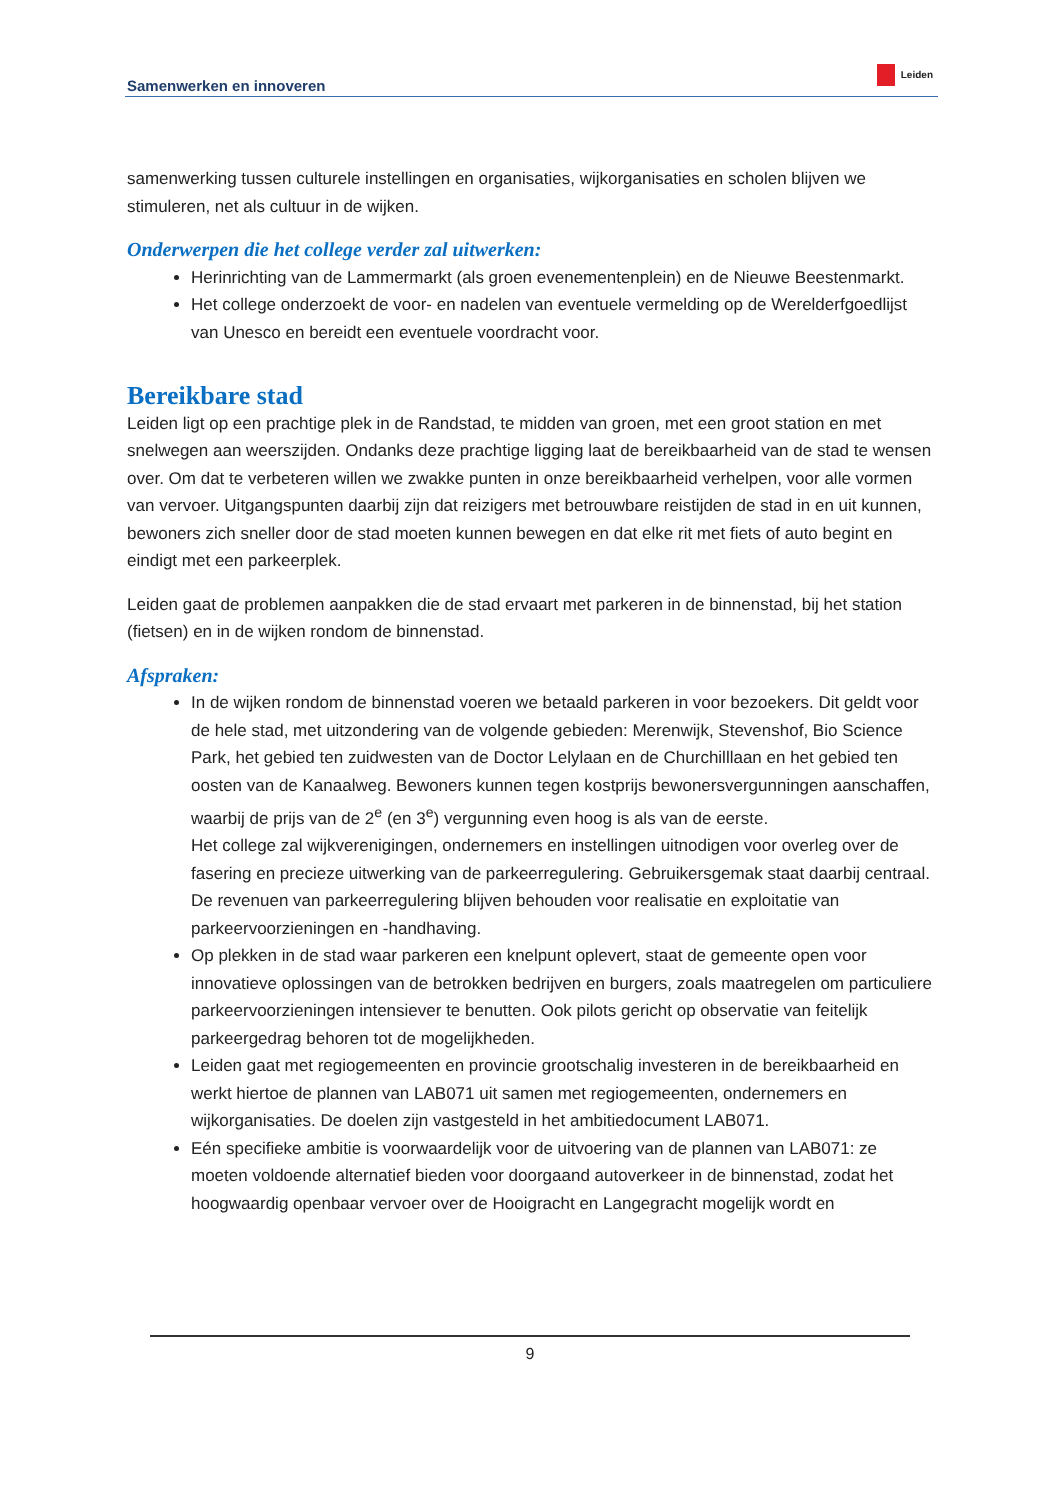Samenwerken en innoveren Leiden
samenwerking tussen culturele instellingen en organisaties, wijkorganisaties en scholen blijven we stimuleren, net als cultuur in de wijken.
Onderwerpen die het college verder zal uitwerken:
Herinrichting van de Lammermarkt (als groen evenementenplein) en de Nieuwe Beestenmarkt.
Het college onderzoekt de voor- en nadelen van eventuele vermelding op de Werelderfgoedlijst van Unesco en bereidt een eventuele voordracht voor.
Bereikbare stad
Leiden ligt op een prachtige plek in de Randstad, te midden van groen, met een groot station en met snelwegen aan weerszijden. Ondanks deze prachtige ligging laat de bereikbaarheid van de stad te wensen over. Om dat te verbeteren willen we zwakke punten in onze bereikbaarheid verhelpen, voor alle vormen van vervoer. Uitgangspunten daarbij zijn dat reizigers met betrouwbare reistijden de stad in en uit kunnen, bewoners zich sneller door de stad moeten kunnen bewegen en dat elke rit met fiets of auto begint en eindigt met een parkeerplek.
Leiden gaat de problemen aanpakken die de stad ervaart met parkeren in de binnenstad, bij het station (fietsen) en in de wijken rondom de binnenstad.
Afspraken:
In de wijken rondom de binnenstad voeren we betaald parkeren in voor bezoekers. Dit geldt voor de hele stad, met uitzondering van de volgende gebieden: Merenwijk, Stevenshof, Bio Science Park, het gebied ten zuidwesten van de Doctor Lelylaan en de Churchilllaan en het gebied ten oosten van de Kanaalweg. Bewoners kunnen tegen kostprijs bewonersvergunningen aanschaffen, waarbij de prijs van de 2<sup>e</sup> (en 3<sup>e</sup>) vergunning even hoog is als van de eerste.
Het college zal wijkverenigingen, ondernemers en instellingen uitnodigen voor overleg over de fasering en precieze uitwerking van de parkeerregulering. Gebruikersgemak staat daarbij centraal.
De revenuen van parkeerregulering blijven behouden voor realisatie en exploitatie van parkeervoorzieningen en -handhaving.
Op plekken in de stad waar parkeren een knelpunt oplevert, staat de gemeente open voor innovatieve oplossingen van de betrokken bedrijven en burgers, zoals maatregelen om particuliere parkeervoorzieningen intensiever te benutten. Ook pilots gericht op observatie van feitelijk parkeergedrag behoren tot de mogelijkheden.
Leiden gaat met regiogemeenten en provincie grootschalig investeren in de bereikbaarheid en werkt hiertoe de plannen van LAB071 uit samen met regiogemeenten, ondernemers en wijkorganisaties. De doelen zijn vastgesteld in het ambitiedocument LAB071.
Eén specifieke ambitie is voorwaardelijk voor de uitvoering van de plannen van LAB071: ze moeten voldoende alternatief bieden voor doorgaand autoverkeer in de binnenstad, zodat het hoogwaardig openbaar vervoer over de Hooigracht en Langegracht mogelijk wordt en
9